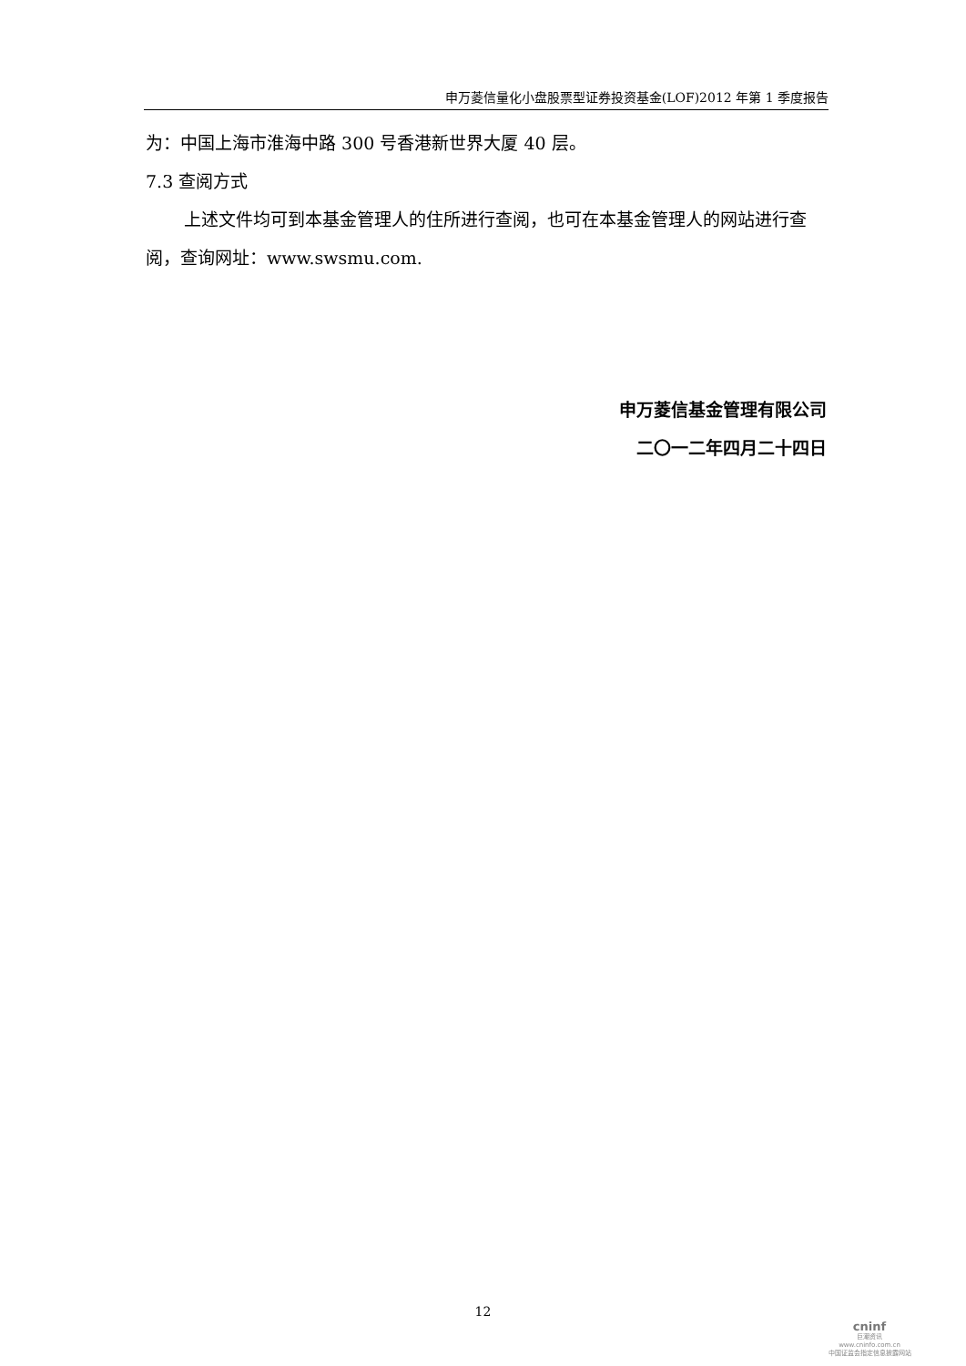申万菱信量化小盘股票型证券投资基金(LOF)2012 年第 1 季度报告
为：中国上海市淮海中路 300 号香港新世界大厦 40 层。
7.3 查阅方式
上述文件均可到本基金管理人的住所进行查阅，也可在本基金管理人的网站进行查阅，查询网址：www.swsmu.com.
申万菱信基金管理有限公司
二〇一二年四月二十四日
12
cninf
巨潮资讯
www.cninfo.com.cn
中国证监会指定信息披露网站